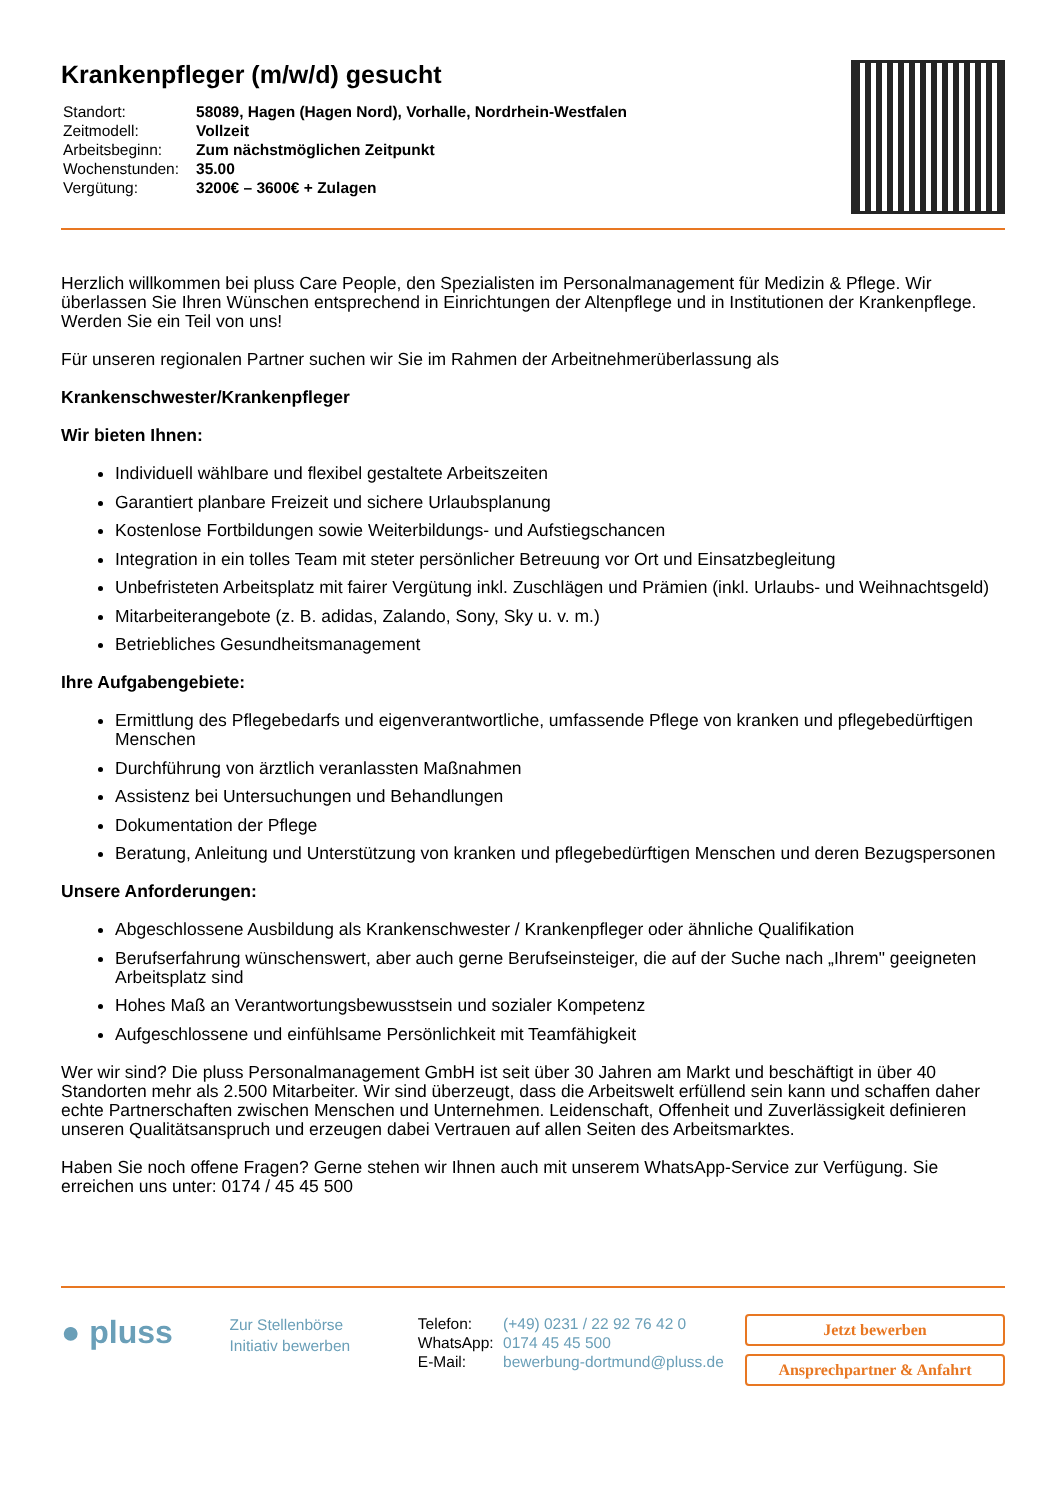Krankenpfleger (m/w/d) gesucht
| Standort: | 58089, Hagen (Hagen Nord), Vorhalle, Nordrhein-Westfalen |
| Zeitmodell: | Vollzeit |
| Arbeitsbeginn: | Zum nächstmöglichen Zeitpunkt |
| Wochenstunden: | 35.00 |
| Vergütung: | 3200€ – 3600€ + Zulagen |
Herzlich willkommen bei pluss Care People, den Spezialisten im Personalmanagement für Medizin & Pflege. Wir überlassen Sie Ihren Wünschen entsprechend in Einrichtungen der Altenpflege und in Institutionen der Krankenpflege. Werden Sie ein Teil von uns!
Für unseren regionalen Partner suchen wir Sie im Rahmen der Arbeitnehmerüberlassung als
Krankenschwester/Krankenpfleger
Wir bieten Ihnen:
Individuell wählbare und flexibel gestaltete Arbeitszeiten
Garantiert planbare Freizeit und sichere Urlaubsplanung
Kostenlose Fortbildungen sowie Weiterbildungs- und Aufstiegschancen
Integration in ein tolles Team mit steter persönlicher Betreuung vor Ort und Einsatzbegleitung
Unbefristeten Arbeitsplatz mit fairer Vergütung inkl. Zuschlägen und Prämien (inkl. Urlaubs- und Weihnachtsgeld)
Mitarbeiterangebote (z. B. adidas, Zalando, Sony, Sky u. v. m.)
Betriebliches Gesundheitsmanagement
Ihre Aufgabengebiete:
Ermittlung des Pflegebedarfs und eigenverantwortliche, umfassende Pflege von kranken und pflegebedürftigen Menschen
Durchführung von ärztlich veranlassten Maßnahmen
Assistenz bei Untersuchungen und Behandlungen
Dokumentation der Pflege
Beratung, Anleitung und Unterstützung von kranken und pflegebedürftigen Menschen und deren Bezugspersonen
Unsere Anforderungen:
Abgeschlossene Ausbildung als Krankenschwester / Krankenpfleger oder ähnliche Qualifikation
Berufserfahrung wünschenswert, aber auch gerne Berufseinsteiger, die auf der Suche nach „Ihrem" geeigneten Arbeitsplatz sind
Hohes Maß an Verantwortungsbewusstsein und sozialer Kompetenz
Aufgeschlossene und einfühlsame Persönlichkeit mit Teamfähigkeit
Wer wir sind? Die pluss Personalmanagement GmbH ist seit über 30 Jahren am Markt und beschäftigt in über 40 Standorten mehr als 2.500 Mitarbeiter. Wir sind überzeugt, dass die Arbeitswelt erfüllend sein kann und schaffen daher echte Partnerschaften zwischen Menschen und Unternehmen. Leidenschaft, Offenheit und Zuverlässigkeit definieren unseren Qualitätsanspruch und erzeugen dabei Vertrauen auf allen Seiten des Arbeitsmarktes.
Haben Sie noch offene Fragen? Gerne stehen wir Ihnen auch mit unserem WhatsApp-Service zur Verfügung. Sie erreichen uns unter: 0174 / 45 45 500
● pluss
Zur Stellenbörse
Initiativ bewerben
| Telefon: | (+49) 0231 / 22 92 76 42 0 |
| WhatsApp: | 0174 45 45 500 |
| E-Mail: | bewerbung-dortmund@pluss.de |
Jetzt bewerben
Ansprechpartner & Anfahrt